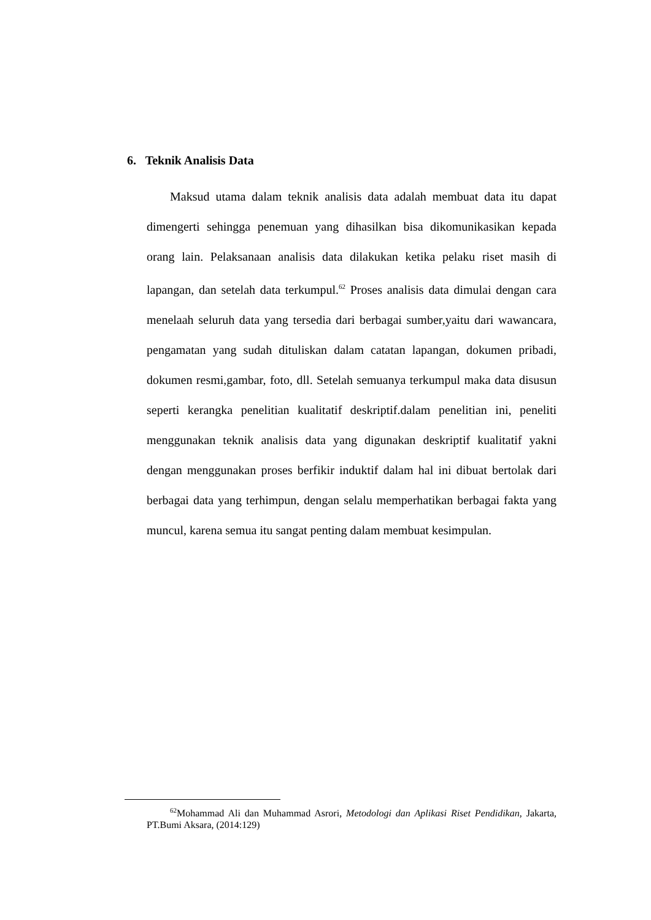6. Teknik Analisis Data
Maksud utama dalam teknik analisis data adalah membuat data itu dapat dimengerti sehingga penemuan yang dihasilkan bisa dikomunikasikan kepada orang lain. Pelaksanaan analisis data dilakukan ketika pelaku riset masih di lapangan, dan setelah data terkumpul.<sup>62</sup> Proses analisis data dimulai dengan cara menelaah seluruh data yang tersedia dari berbagai sumber,yaitu dari wawancara, pengamatan yang sudah dituliskan dalam catatan lapangan, dokumen pribadi, dokumen resmi,gambar, foto, dll. Setelah semuanya terkumpul maka data disusun seperti kerangka penelitian kualitatif deskriptif.dalam penelitian ini, peneliti menggunakan teknik analisis data yang digunakan deskriptif kualitatif yakni dengan menggunakan proses berfikir induktif dalam hal ini dibuat bertolak dari berbagai data yang terhimpun, dengan selalu memperhatikan berbagai fakta yang muncul, karena semua itu sangat penting dalam membuat kesimpulan.
<sup>62</sup> Mohammad Ali dan Muhammad Asrori, Metodologi dan Aplikasi Riset Pendidikan, Jakarta, PT.Bumi Aksara, (2014:129)